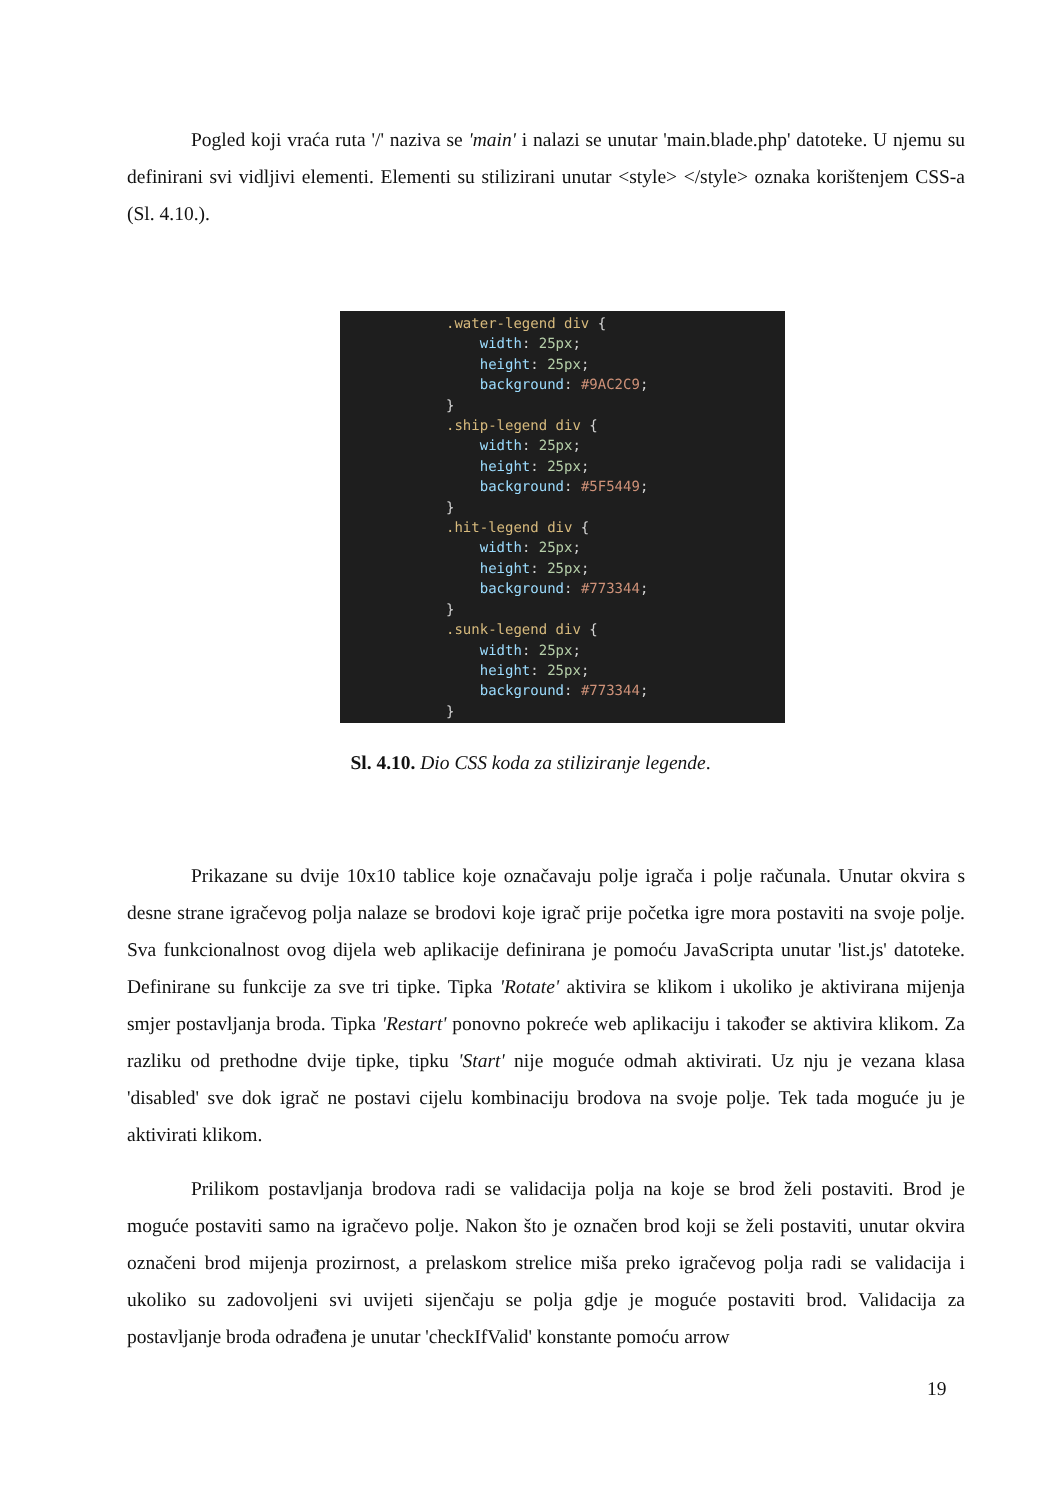Pogled koji vraća ruta '/' naziva se 'main' i nalazi se unutar 'main.blade.php' datoteke. U njemu su definirani svi vidljivi elementi. Elementi su stilizirani unutar <style> </style> oznaka korištenjem CSS-a (Sl. 4.10.).
.water-legend div { width: 25px; height: 25px; background: #9AC2C9; } .ship-legend div { width: 25px; height: 25px; background: #5F5449; } .hit-legend div { width: 25px; height: 25px; background: #773344; } .sunk-legend div { width: 25px; height: 25px; background: #773344; }
Sl. 4.10. Dio CSS koda za stiliziranje legende.
Prikazane su dvije 10x10 tablice koje označavaju polje igrača i polje računala. Unutar okvira s desne strane igračevog polja nalaze se brodovi koje igrač prije početka igre mora postaviti na svoje polje. Sva funkcionalnost ovog dijela web aplikacije definirana je pomoću JavaScripta unutar 'list.js' datoteke. Definirane su funkcije za sve tri tipke. Tipka 'Rotate' aktivira se klikom i ukoliko je aktivirana mijenja smjer postavljanja broda. Tipka 'Restart' ponovno pokreće web aplikaciju i također se aktivira klikom. Za razliku od prethodne dvije tipke, tipku 'Start' nije moguće odmah aktivirati. Uz nju je vezana klasa 'disabled' sve dok igrač ne postavi cijelu kombinaciju brodova na svoje polje. Tek tada moguće ju je aktivirati klikom.
Prilikom postavljanja brodova radi se validacija polja na koje se brod želi postaviti. Brod je moguće postaviti samo na igračevo polje. Nakon što je označen brod koji se želi postaviti, unutar okvira označeni brod mijenja prozirnost, a prelaskom strelice miša preko igračevog polja radi se validacija i ukoliko su zadovoljeni svi uvijeti sijenčaju se polja gdje je moguće postaviti brod. Validacija za postavljanje broda odrađena je unutar 'checkIfValid' konstante pomoću arrow
19